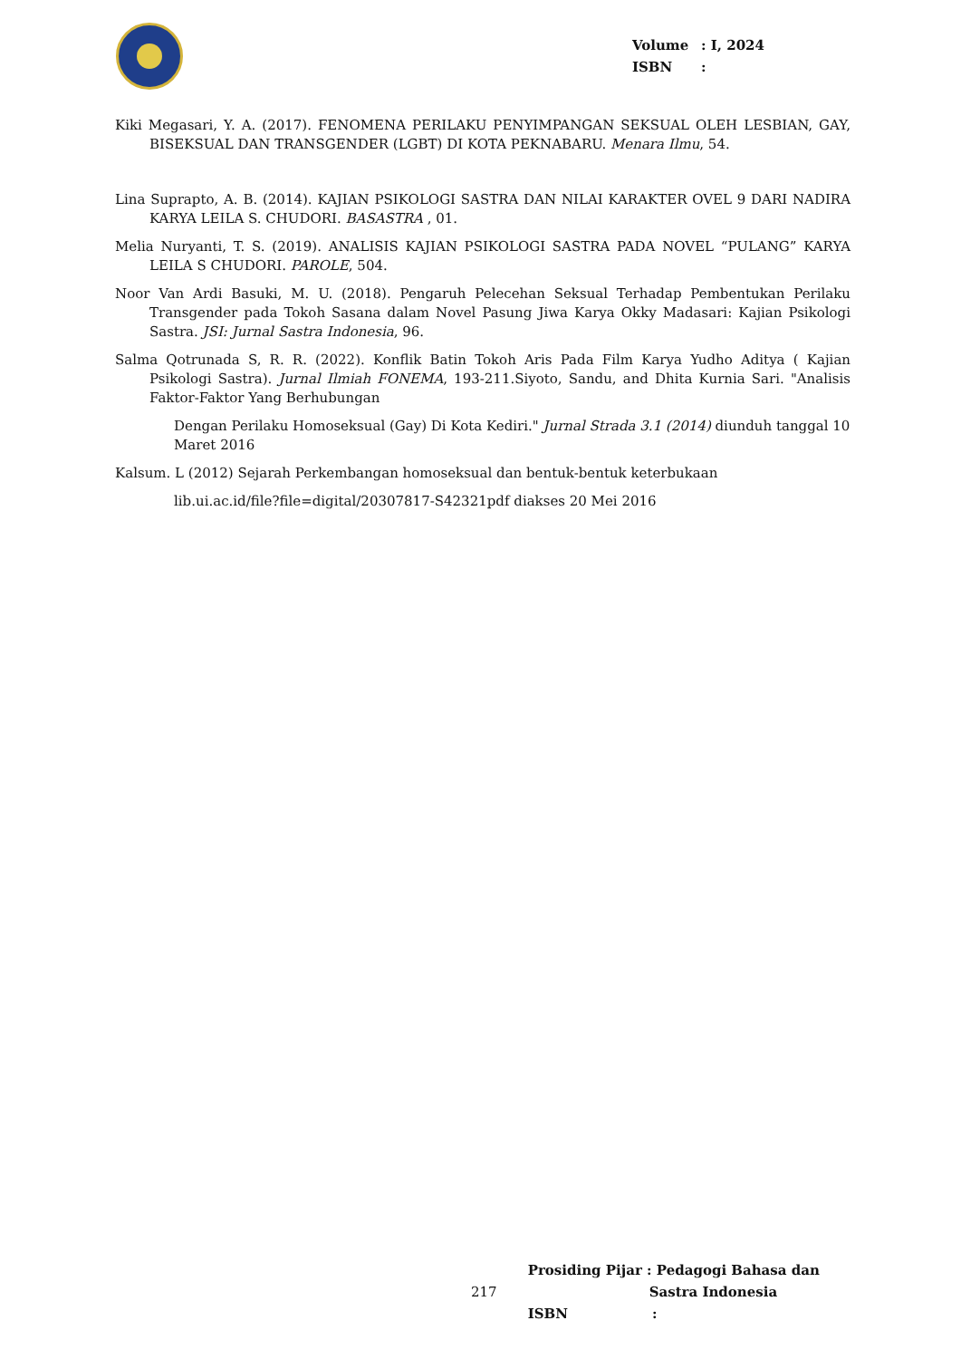Volume: I, 2024
ISBN:
Kiki Megasari, Y. A. (2017). FENOMENA PERILAKU PENYIMPANGAN SEKSUAL OLEH LESBIAN, GAY, BISEKSUAL DAN TRANSGENDER (LGBT) DI KOTA PEKNABARU. Menara Ilmu, 54.
Lina Suprapto, A. B. (2014). KAJIAN PSIKOLOGI SASTRA DAN NILAI KARAKTER OVEL 9 DARI NADIRA KARYA LEILA S. CHUDORI. BASASTRA , 01.
Melia Nuryanti, T. S. (2019). ANALISIS KAJIAN PSIKOLOGI SASTRA PADA NOVEL “PULANG” KARYA LEILA S CHUDORI. PAROLE, 504.
Noor Van Ardi Basuki, M. U. (2018). Pengaruh Pelecehan Seksual Terhadap Pembentukan Perilaku Transgender pada Tokoh Sasana dalam Novel Pasung Jiwa Karya Okky Madasari: Kajian Psikologi Sastra. JSI: Jurnal Sastra Indonesia, 96.
Salma Qotrunada S, R. R. (2022). Konflik Batin Tokoh Aris Pada Film Karya Yudho Aditya ( Kajian Psikologi Sastra). Jurnal Ilmiah FONEMA, 193-211.Siyoto, Sandu, and Dhita Kurnia Sari. "Analisis Faktor-Faktor Yang Berhubungan
Dengan Perilaku Homoseksual (Gay) Di Kota Kediri." Jurnal Strada 3.1 (2014) diunduh tanggal 10 Maret 2016
Kalsum. L (2012) Sejarah Perkembangan homoseksual dan bentuk-bentuk keterbukaan
lib.ui.ac.id/file?file=digital/20307817-S42321pdf diakses 20 Mei 2016
217
Prosiding Pijar : Pedagogi Bahasa dan
Sastra Indonesia
ISBN :